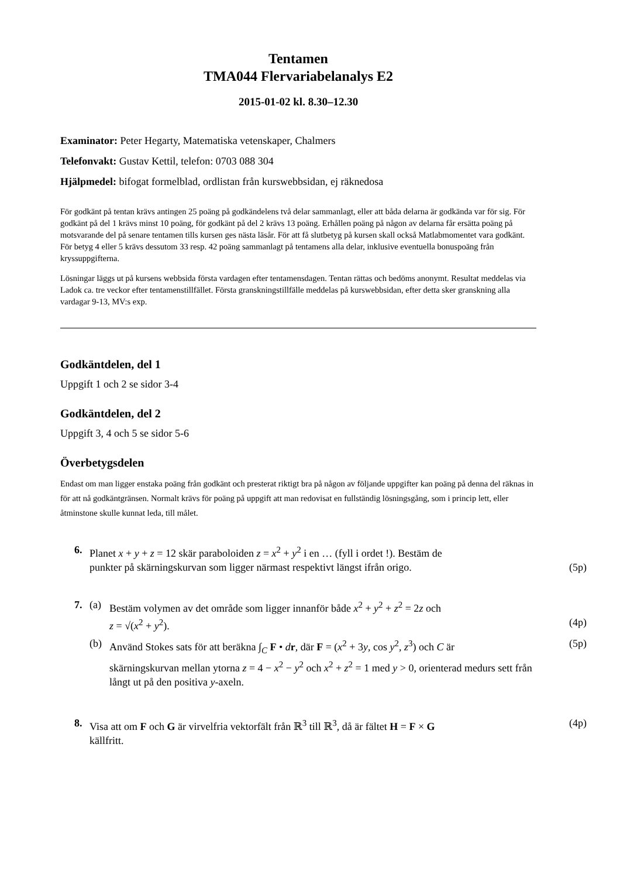Tentamen
TMA044 Flervariabelanalys E2
2015-01-02 kl. 8.30–12.30
Examinator: Peter Hegarty, Matematiska vetenskaper, Chalmers
Telefonvakt: Gustav Kettil, telefon: 0703 088 304
Hjälpmedel: bifogat formelblad, ordlistan från kurswebbsidan, ej räknedosa
För godkänt på tentan krävs antingen 25 poäng på godkändelens två delar sammanlagt, eller att båda delarna är godkända var för sig. För godkänt på del 1 krävs minst 10 poäng, för godkänt på del 2 krävs 13 poäng. Erhållen poäng på någon av delarna får ersätta poäng på motsvarande del på senare tentamen tills kursen ges nästa läsår. För att få slutbetyg på kursen skall också Matlabmomentet vara godkänt. För betyg 4 eller 5 krävs dessutom 33 resp. 42 poäng sammanlagt på tentamens alla delar, inklusive eventuella bonuspoäng från kryssuppgifterna.
Lösningar läggs ut på kursens webbsida första vardagen efter tentamensdagen. Tentan rättas och bedöms anonymt. Resultat meddelas via Ladok ca. tre veckor efter tentamenstillfället. Första granskningstillfälle meddelas på kurswebbsidan, efter detta sker granskning alla vardagar 9-13, MV:s exp.
Godkäntdelen, del 1
Uppgift 1 och 2 se sidor 3-4
Godkäntdelen, del 2
Uppgift 3, 4 och 5 se sidor 5-6
Överbetygsdelen
Endast om man ligger enstaka poäng från godkänt och presterat riktigt bra på någon av följande uppgifter kan poäng på denna del räknas in för att nå godkäntgränsen. Normalt krävs för poäng på uppgift att man redovisat en fullständig lösningsgång, som i princip lett, eller åtminstone skulle kunnat leda, till målet.
6. Planet x + y + z = 12 skär paraboloiden z = x<sup>2</sup> + y<sup>2</sup> i en … (fyll i ordet !). Bestäm de
punkter på skärningskurvan som ligger närmast respektivt längst ifrån origo. (5p)
7. (a) Bestäm volymen av det område som ligger innanför både x<sup>2</sup> + y<sup>2</sup> + z<sup>2</sup> = 2z och
z = √(x<sup>2</sup> + y<sup>2</sup>). (4p)
(b) Använd Stokes sats för att beräkna ∫<sub>C</sub> F • dr, där F = (x<sup>2</sup> + 3y, cos y<sup>2</sup>, z<sup>3</sup>) och C är (5p)
skärningskurvan mellan ytorna z = 4 − x<sup>2</sup> − y<sup>2</sup> och x<sup>2</sup> + z<sup>2</sup> = 1 med y > 0, orienterad medurs sett från långt ut på den positiva y-axeln.
8. Visa att om F och G är virvelfria vektorfält från ℝ<sup>3</sup> till ℝ<sup>3</sup>, då är fältet H = F × G (4p)
källfritt.